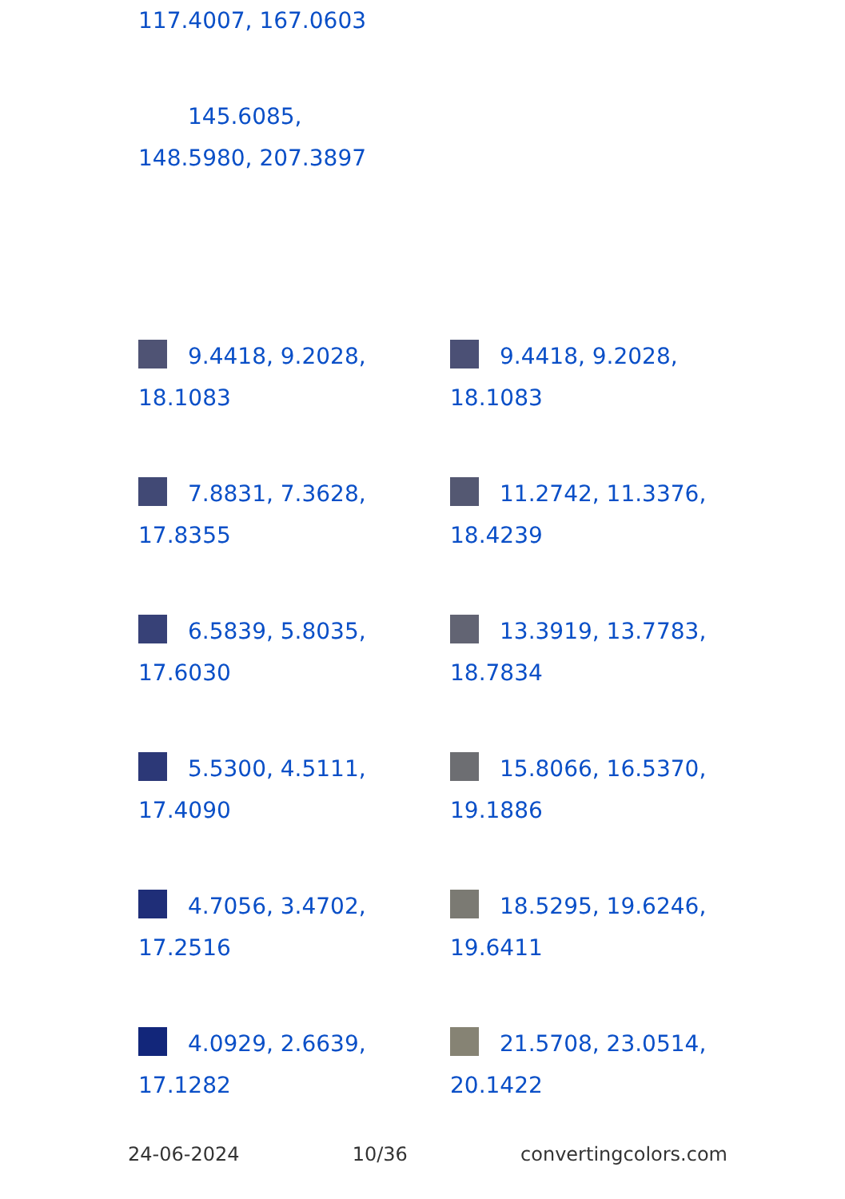117.4007, 167.0603
145.6085,
148.5980, 207.3897
9.4418, 9.2028,
18.1083
9.4418, 9.2028,
18.1083
7.8831, 7.3628,
17.8355
11.2742, 11.3376,
18.4239
6.5839, 5.8035,
17.6030
13.3919, 13.7783,
18.7834
5.5300, 4.5111,
17.4090
15.8066, 16.5370,
19.1886
4.7056, 3.4702,
17.2516
18.5295, 19.6246,
19.6411
4.0929, 2.6639,
17.1282
21.5708, 23.0514,
20.1422
24-06-2024 10/36 convertingcolors.com